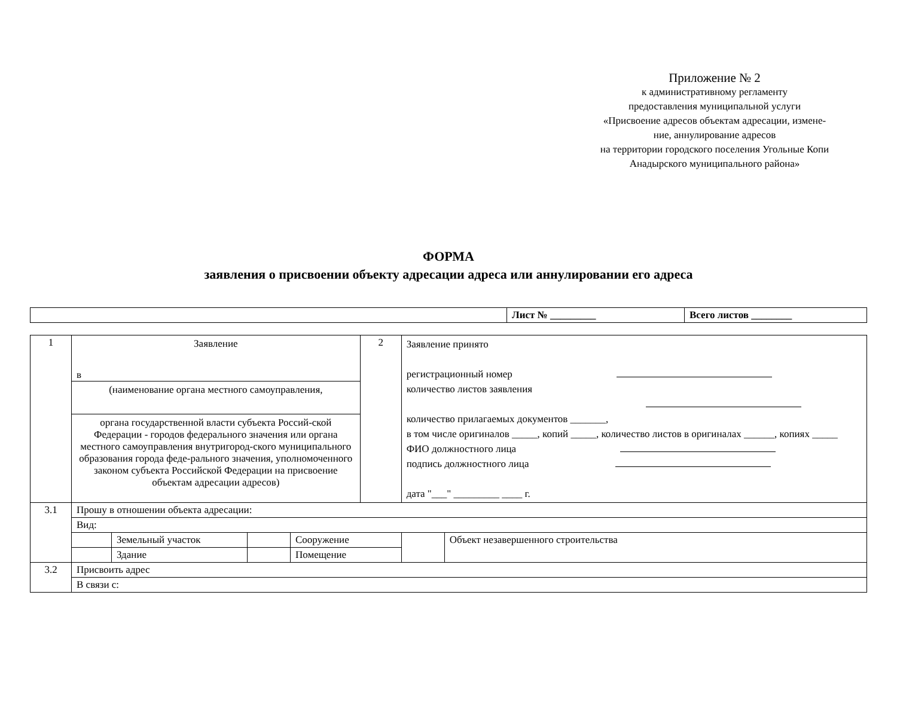Приложение № 2
к административному регламенту
предоставления муниципальной услуги
«Присвоение адресов объектам адресации, измене-
ние, аннулирование адресов
на территории городского поселения Угольные Копи
Анадырского муниципального района»
ФОРМА
заявления о присвоении объекту адресации адреса или аннулировании его адреса
| | Лист № _________ | Всего листов ________ |
| 1 | Заявление в (наименование органа местного самоуправления, органа государственной власти субъекта Россий-ской Федерации - городов федерального значения или органа местного самоуправления внутригород-ского муниципального образования города феде-рального значения, уполномоченного законом субъекта Российской Федерации на присвоение объектам адресации адресов) | | | | 2 | Заявление принято регистрационный номер количество листов заявления количество прилагаемых документов _______, в том числе оригиналов _____, копий _____, количество листов в оригиналах ______, копиях _____ ФИО должностного лица подпись должностного лица дата "___" _________ ____ г. | |
| 3.1 | Прошу в отношении объекта адресации: | | | | | | |
| | Вид: | | | | | | |
| | | Земельный участок | | Сооружение | | | Объект незавершенного строительства |
| | | Здание | | Помещение | | | |
| 3.2 | Присвоить адрес | | | | | | |
| | В связи с: | | | | | | |